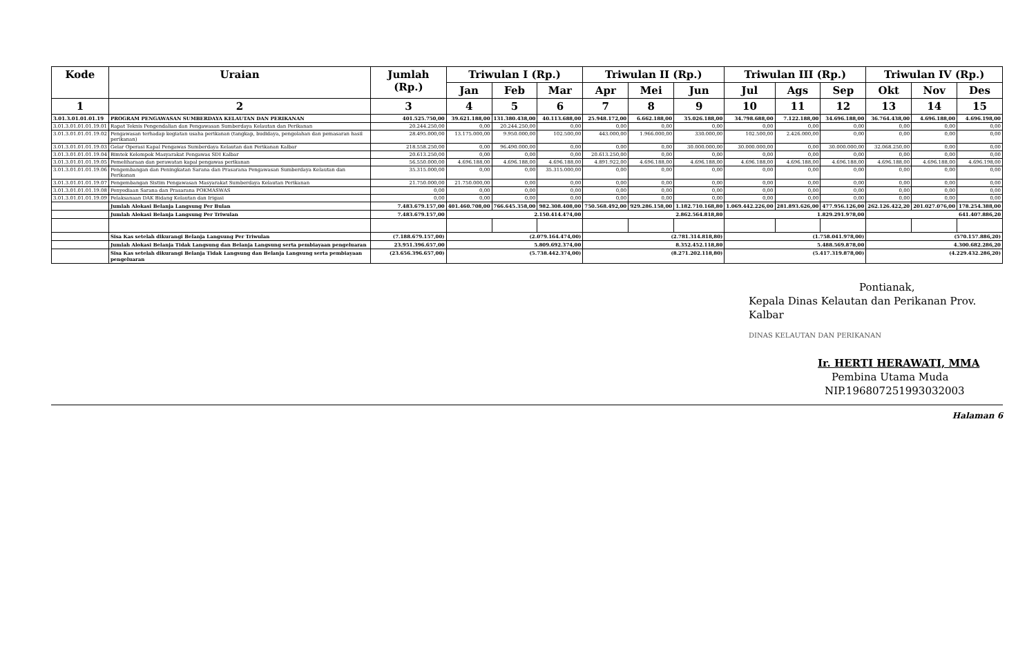| Kode | Uraian | Jumlah (Rp.) | Triwulan I (Rp.) | | | Triwulan II (Rp.) | | | Triwulan III (Rp.) | | | Triwulan IV (Rp.) | | |
| --- | --- | --- | --- | --- | --- | --- | --- | --- | --- | --- | --- | --- | --- | --- |
| | | | Jan | Feb | Mar | Apr | Mei | Jun | Jul | Ags | Sep | Okt | Nov | Des |
| 1 | 2 | 3 | 4 | 5 | 6 | 7 | 8 | 9 | 10 | 11 | 12 | 13 | 14 | 15 |
| 3.01.3.01.01.01.19 | PROGRAM PENGAWASAN SUMBERDAYA KELAUTAN DAN PERIKANAN | 401.525.750,00 | 39.621.188,00 | 131.380.438,00 | 40.113.688,00 | 25.948.172,00 | 6.662.188,00 | 35.026.188,00 | 34.798.688,00 | 7.122.188,00 | 34.696.188,00 | 36.764.438,00 | 4.696.188,00 | 4.696.198,00 |
| 3.01.3.01.01.01.19.01 | Rapat Teknis Pengendalian dan Pengawasan Sumberdaya Kelautan dan Perikanan | 20.244.250,00 | 0,00 | 20.244.250,00 | 0,00 | 0,00 | 0,00 | 0,00 | 0,00 | 0,00 | 0,00 | 0,00 | 0,00 | 0,00 |
| 3.01.3.01.01.01.19.02 | Pengawasan terhadap kegiatan usaha perikanan (tangkap, budidaya, pengolahan dan pemasaran hasil perikanan) | 28.495.000,00 | 13.175.000,00 | 9.950.000,00 | 102.500,00 | 443.000,00 | 1.966.000,00 | 330.000,00 | 102.500,00 | 2.426.000,00 | 0,00 | 0,00 | 0,00 | 0,00 |
| 3.01.3.01.01.01.19.03 | Gelar Operasi Kapal Pengawas Sumberdaya Kelautan dan Perikanan Kalbar | 218.558.250,00 | 0,00 | 96.490.000,00 | 0,00 | 0,00 | 0,00 | 30.000.000,00 | 30.000.000,00 | 0,00 | 30.000.000,00 | 32.068.250,00 | 0,00 | 0,00 |
| 3.01.3.01.01.01.19.04 | Bimtek Kelompok Masyarakat Pengawas SDI Kalbar | 20.613.250,00 | 0,00 | 0,00 | 0,00 | 20.613.250,00 | 0,00 | 0,00 | 0,00 | 0,00 | 0,00 | 0,00 | 0,00 | 0,00 |
| 3.01.3.01.01.01.19.05 | Pemeliharaan dan perawatan kapal pengawas perikanan | 56.550.000,00 | 4.696.188,00 | 4.696.188,00 | 4.696.188,00 | 4.891.922,00 | 4.696.188,00 | 4.696.188,00 | 4.696.188,00 | 4.696.188,00 | 4.696.188,00 | 4.696.188,00 | 4.696.188,00 | 4.696.198,00 |
| 3.01.3.01.01.01.19.06 | Pengembangan dan Peningkatan Sarana dan Prasarana Pengawasan Sumberdaya Kelautan dan Perikanan | 35.315.000,00 | 0,00 | 0,00 | 35.315.000,00 | 0,00 | 0,00 | 0,00 | 0,00 | 0,00 | 0,00 | 0,00 | 0,00 | 0,00 |
| 3.01.3.01.01.01.19.07 | Pengembangan Sistim Pengawasan Masyarakat Sumberdaya Kelautan Perikanan | 21.750.000,00 | 21.750.000,00 | 0,00 | 0,00 | 0,00 | 0,00 | 0,00 | 0,00 | 0,00 | 0,00 | 0,00 | 0,00 | 0,00 |
| 3.01.3.01.01.01.19.08 | Penyediaan Sarana dan Prasarana POKMASWAS | 0,00 | 0,00 | 0,00 | 0,00 | 0,00 | 0,00 | 0,00 | 0,00 | 0,00 | 0,00 | 0,00 | 0,00 | 0,00 |
| 3.01.3.01.01.01.19.09 | Pelaksanaan DAK Bidang Kelautan dan Irigasi | 0,00 | 0,00 | 0,00 | 0,00 | 0,00 | 0,00 | 0,00 | 0,00 | 0,00 | 0,00 | 0,00 | 0,00 | 0,00 |
| | Jumlah Alokasi Belanja Langsung Per Bulan | 7.483.679.157,00 | 401.460.708,00 | 766.645.358,00 | 982.308.408,00 | 750.568.492,00 | 929.286.158,00 | 1.182.710.168,80 | 1.069.442.226,00 | 281.893.626,00 | 477.956.126,00 | 262.126.422,20 | 201.027.076,00 | 178.254.388,00 |
| | Jumlah Alokasi Belanja Langsung Per Triwulan | 7.483.679.157,00 | 2.150.414.474,00 | | | 2.862.564.818,80 | | | 1.829.291.978,00 | | | 641.407.886,20 | | |
| | Sisa Kas setelah dikurangi Belanja Langsung Per Triwulan | (7.188.679.157,00) | (2.079.164.474,00) | | | (2.781.314.818,80) | | | (1.758.041.978,00) | | | (570.157.886,20) | | |
| | Jumlah Alokasi Belanja Tidak Langsung dan Belanja Langsung serta pembiayaan pengeluaran | 23.951.396.657,00 | 5.809.692.374,00 | | | 8.352.452.118,80 | | | 5.488.569.878,00 | | | 4.300.682.286,20 | | |
| | Sisa Kas setelah dikurangi Belanja Tidak Langsung dan Belanja Langsung serta pembiayaan pengeluaran | (23.656.396.657,00) | (5.738.442.374,00) | | | (8.271.202.118,80) | | | (5.417.319.878,00) | | | (4.229.432.286,20) | | |
Pontianak,
Kepala Dinas Kelautan dan Perikanan Prov. Kalbar
DINAS KELAUTAN DAN PERIKANAN
Ir. HERTI HERAWATI, MMA
Pembina Utama Muda
NIP.196807251993032003
Halaman 6